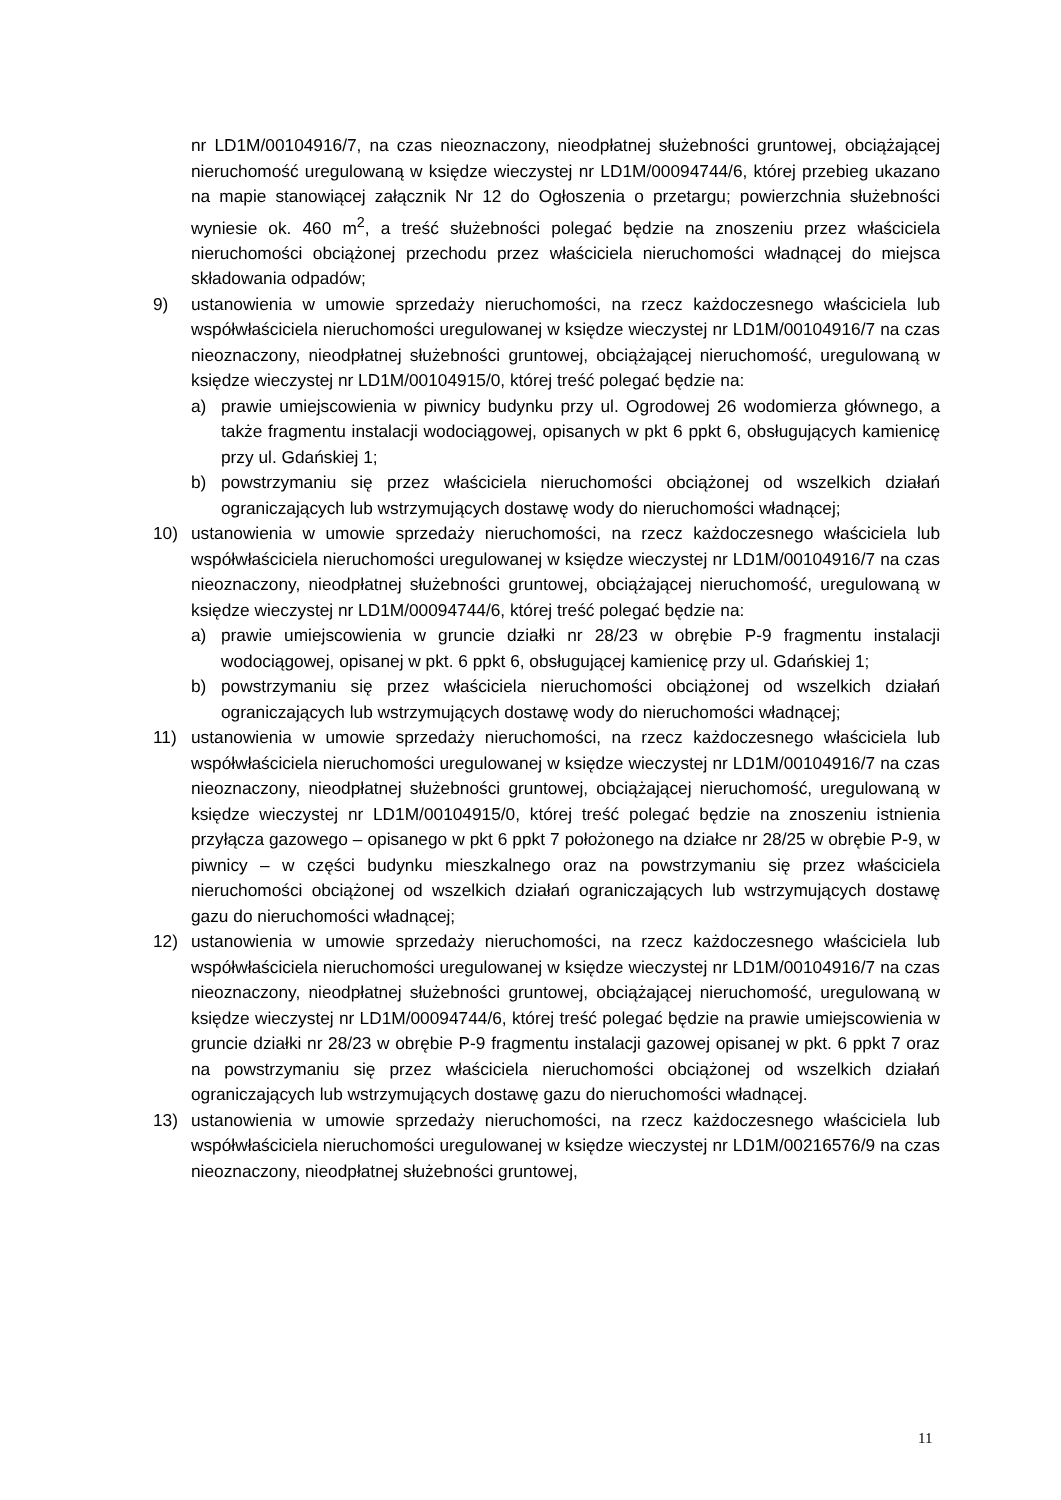nr LD1M/00104916/7, na czas nieoznaczony, nieodpłatnej służebności gruntowej, obciążającej nieruchomość uregulowaną w księdze wieczystej nr LD1M/00094744/6, której przebieg ukazano na mapie stanowiącej załącznik Nr 12 do Ogłoszenia o przetargu; powierzchnia służebności wyniesie ok. 460 m<sup>2</sup>, a treść służebności polegać będzie na znoszeniu przez właściciela nieruchomości obciążonej przechodu przez właściciela nieruchomości władnącej do miejsca składowania odpadów;
9) ustanowienia w umowie sprzedaży nieruchomości, na rzecz każdoczesnego właściciela lub współwłaściciela nieruchomości uregulowanej w księdze wieczystej nr LD1M/00104916/7 na czas nieoznaczony, nieodpłatnej służebności gruntowej, obciążającej nieruchomość, uregulowaną w księdze wieczystej nr LD1M/00104915/0, której treść polegać będzie na:
a) prawie umiejscowienia w piwnicy budynku przy ul. Ogrodowej 26 wodomierza głównego, a także fragmentu instalacji wodociągowej, opisanych w pkt 6 ppkt 6, obsługujących kamienicę przy ul. Gdańskiej 1;
b) powstrzymaniu się przez właściciela nieruchomości obciążonej od wszelkich działań ograniczających lub wstrzymujących dostawę wody do nieruchomości władnącej;
10) ustanowienia w umowie sprzedaży nieruchomości, na rzecz każdoczesnego właściciela lub współwłaściciela nieruchomości uregulowanej w księdze wieczystej nr LD1M/00104916/7 na czas nieoznaczony, nieodpłatnej służebności gruntowej, obciążającej nieruchomość, uregulowaną w księdze wieczystej nr LD1M/00094744/6, której treść polegać będzie na:
a) prawie umiejscowienia w gruncie działki nr 28/23 w obrębie P-9 fragmentu instalacji wodociągowej, opisanej w pkt. 6 ppkt 6, obsługującej kamienicę przy ul. Gdańskiej 1;
b) powstrzymaniu się przez właściciela nieruchomości obciążonej od wszelkich działań ograniczających lub wstrzymujących dostawę wody do nieruchomości władnącej;
11) ustanowienia w umowie sprzedaży nieruchomości, na rzecz każdoczesnego właściciela lub współwłaściciela nieruchomości uregulowanej w księdze wieczystej nr LD1M/00104916/7 na czas nieoznaczony, nieodpłatnej służebności gruntowej, obciążającej nieruchomość, uregulowaną w księdze wieczystej nr LD1M/00104915/0, której treść polegać będzie na znoszeniu istnienia przyłącza gazowego – opisanego w pkt 6 ppkt 7 położonego na działce nr 28/25 w obrębie P-9, w piwnicy – w części budynku mieszkalnego oraz na powstrzymaniu się przez właściciela nieruchomości obciążonej od wszelkich działań ograniczających lub wstrzymujących dostawę gazu do nieruchomości władnącej;
12) ustanowienia w umowie sprzedaży nieruchomości, na rzecz każdoczesnego właściciela lub współwłaściciela nieruchomości uregulowanej w księdze wieczystej nr LD1M/00104916/7 na czas nieoznaczony, nieodpłatnej służebności gruntowej, obciążającej nieruchomość, uregulowaną w księdze wieczystej nr LD1M/00094744/6, której treść polegać będzie na prawie umiejscowienia w gruncie działki nr 28/23 w obrębie P-9 fragmentu instalacji gazowej opisanej w pkt. 6 ppkt 7 oraz na powstrzymaniu się przez właściciela nieruchomości obciążonej od wszelkich działań ograniczających lub wstrzymujących dostawę gazu do nieruchomości władnącej.
13) ustanowienia w umowie sprzedaży nieruchomości, na rzecz każdoczesnego właściciela lub współwłaściciela nieruchomości uregulowanej w księdze wieczystej nr LD1M/00216576/9 na czas nieoznaczony, nieodpłatnej służebności gruntowej,
11